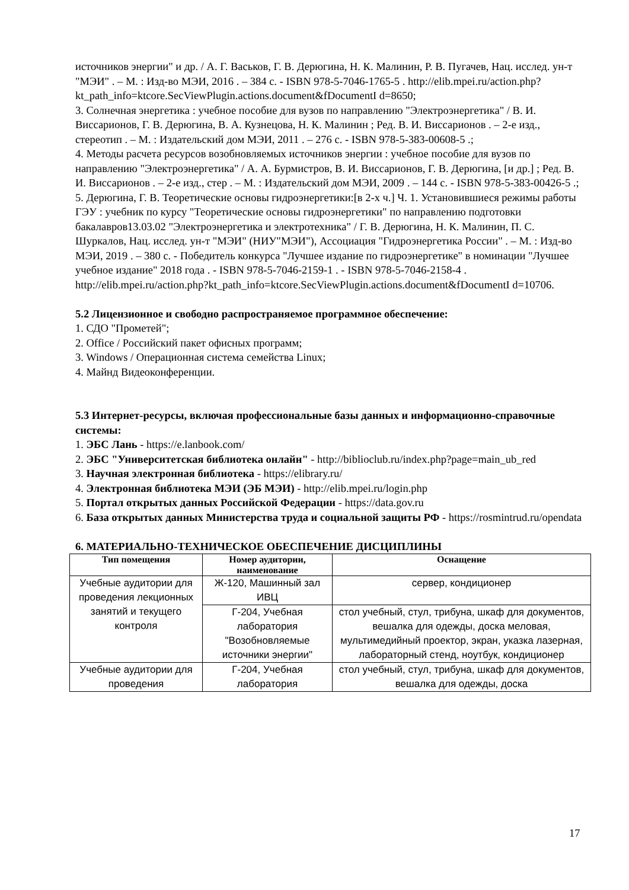источников энергии" и др. / А. Г. Васьков, Г. В. Дерюгина, Н. К. Малинин, Р. В. Пугачев, Нац. исслед. ун-т "МЭИ" . – М. : Изд-во МЭИ, 2016 . – 384 с. - ISBN 978-5-7046-1765-5 . http://elib.mpei.ru/action.php?kt_path_info=ktcore.SecViewPlugin.actions.document&fDocumentI d=8650;
3. Солнечная энергетика : учебное пособие для вузов по направлению "Электроэнергетика" / В. И. Виссарионов, Г. В. Дерюгина, В. А. Кузнецова, Н. К. Малинин ; Ред. В. И. Виссарионов . – 2-е изд., стереотип . – М. : Издательский дом МЭИ, 2011 . – 276 с. - ISBN 978-5-383-00608-5 .;
4. Методы расчета ресурсов возобновляемых источников энергии : учебное пособие для вузов по направлению "Электроэнергетика" / А. А. Бурмистров, В. И. Виссарионов, Г. В. Дерюгина, [и др.] ; Ред. В. И. Виссарионов . – 2-е изд., стер . – М. : Издательский дом МЭИ, 2009 . – 144 с. - ISBN 978-5-383-00426-5 .;
5. Дерюгина, Г. В. Теоретические основы гидроэнергетики:[в 2-х ч.] Ч. 1. Установившиеся режимы работы ГЭУ : учебник по курсу "Теоретические основы гидроэнергетики" по направлению подготовки бакалавров13.03.02 "Электроэнергетика и электротехника" / Г. В. Дерюгина, Н. К. Малинин, П. С. Шуркалов, Нац. исслед. ун-т "МЭИ" (НИУ"МЭИ"), Ассоциация "Гидроэнергетика России" . – М. : Изд-во МЭИ, 2019 . – 380 с. - Победитель конкурса "Лучшее издание по гидроэнергетике" в номинации "Лучшее учебное издание" 2018 года . - ISBN 978-5-7046-2159-1 . - ISBN 978-5-7046-2158-4 . http://elib.mpei.ru/action.php?kt_path_info=ktcore.SecViewPlugin.actions.document&fDocumentI d=10706.
5.2 Лицензионное и свободно распространяемое программное обеспечение:
1. СДО "Прометей";
2. Office / Российский пакет офисных программ;
3. Windows / Операционная система семейства Linux;
4. Майнд Видеоконференции.
5.3 Интернет-ресурсы, включая профессиональные базы данных и информационно-справочные системы:
1. ЭБС Лань - https://e.lanbook.com/
2. ЭБС "Университетская библиотека онлайн" - http://biblioclub.ru/index.php?page=main_ub_red
3. Научная электронная библиотека - https://elibrary.ru/
4. Электронная библиотека МЭИ (ЭБ МЭИ) - http://elib.mpei.ru/login.php
5. Портал открытых данных Российской Федерации - https://data.gov.ru
6. База открытых данных Министерства труда и социальной защиты РФ - https://rosmintrud.ru/opendata
6. МАТЕРИАЛЬНО-ТЕХНИЧЕСКОЕ ОБЕСПЕЧЕНИЕ ДИСЦИПЛИНЫ
| Тип помещения | Номер аудитории, наименование | Оснащение |
| --- | --- | --- |
| Учебные аудитории для проведения лекционных занятий и текущего контроля | Ж-120, Машинный зал ИВЦ | сервер, кондиционер |
| | Г-204, Учебная лаборатория "Возобновляемые источники энергии" | стол учебный, стул, трибуна, шкаф для документов, вешалка для одежды, доска меловая, мультимедийный проектор, экран, указка лазерная, лабораторный стенд, ноутбук, кондиционер |
| Учебные аудитории для проведения | Г-204, Учебная лаборатория | стол учебный, стул, трибуна, шкаф для документов, вешалка для одежды, доска |
17